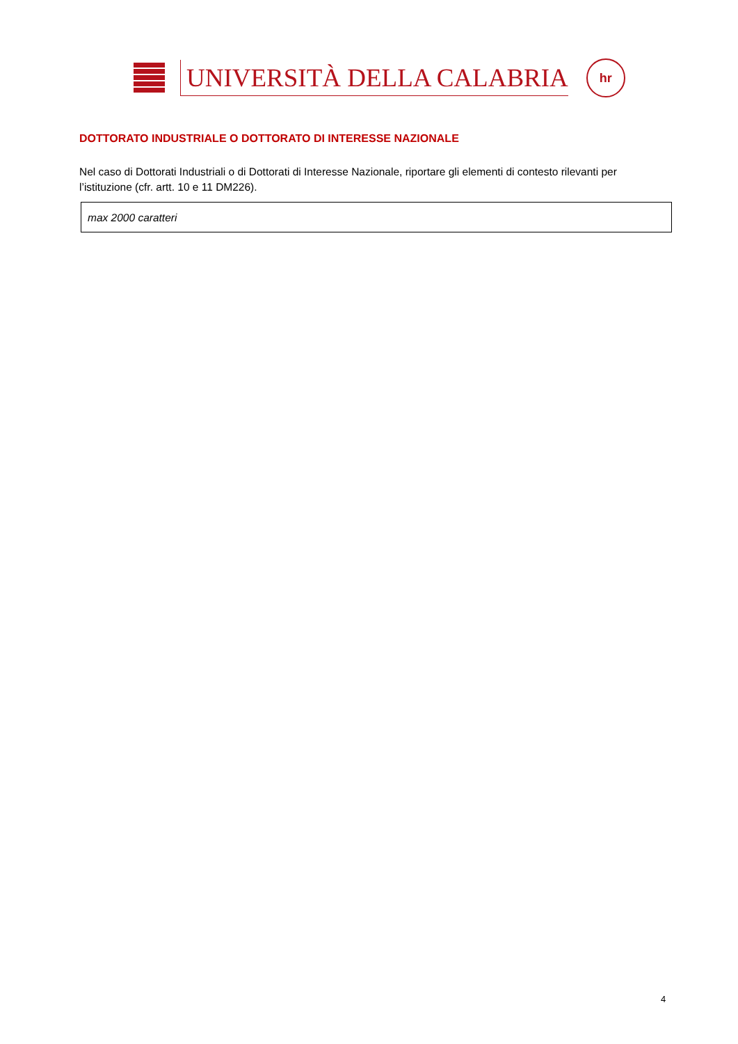UNIVERSITÀ DELLA CALABRIA
hr
DOTTORATO INDUSTRIALE O DOTTORATO DI INTERESSE NAZIONALE
Nel caso di Dottorati Industriali o di Dottorati di Interesse Nazionale, riportare gli elementi di contesto rilevanti per l’istituzione (cfr. artt. 10 e 11 DM226).
max 2000 caratteri
4